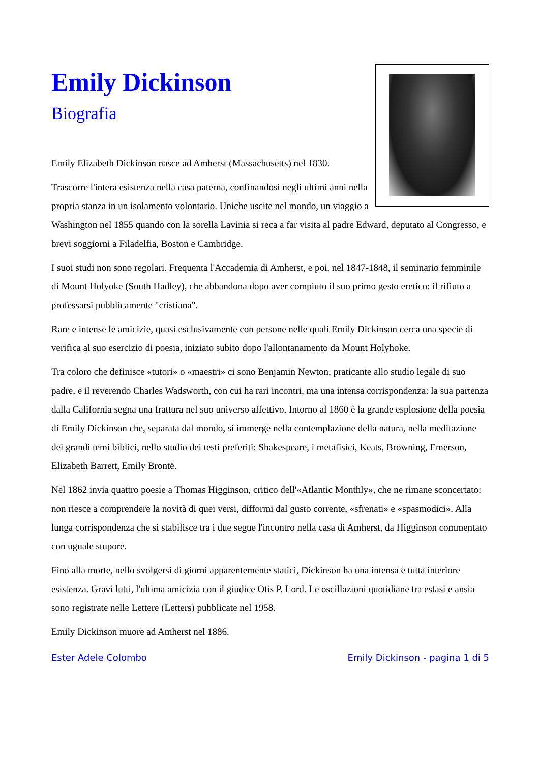Emily Dickinson
Biografia
Emily Elizabeth Dickinson nasce ad Amherst (Massachusetts) nel 1830.
Trascorre l'intera esistenza nella casa paterna, confinandosi negli ultimi anni nella propria stanza in un isolamento volontario. Uniche uscite nel mondo, un viaggio a Washington nel 1855 quando con la sorella Lavinia si reca a far visita al padre Edward, deputato al Congresso, e brevi soggiorni a Filadelfia, Boston e Cambridge.
I suoi studi non sono regolari. Frequenta l'Accademia di Amherst, e poi, nel 1847-1848, il seminario femminile di Mount Holyoke (South Hadley), che abbandona dopo aver compiuto il suo primo gesto eretico: il rifiuto a professarsi pubblicamente "cristiana".
Rare e intense le amicizie, quasi esclusivamente con persone nelle quali Emily Dickinson cerca una specie di verifica al suo esercizio di poesia, iniziato subito dopo l'allontanamento da Mount Holyhoke.
Tra coloro che definisce «tutori» o «maestri» ci sono Benjamin Newton, praticante allo studio legale di suo padre, e il reverendo Charles Wadsworth, con cui ha rari incontri, ma una intensa corrispondenza: la sua partenza dalla California segna una frattura nel suo universo affettivo. Intorno al 1860 è la grande esplosione della poesia di Emily Dickinson che, separata dal mondo, si immerge nella contemplazione della natura, nella meditazione dei grandi temi biblici, nello studio dei testi preferiti: Shakespeare, i metafisici, Keats, Browning, Emerson, Elizabeth Barrett, Emily Brontë.
Nel 1862 invia quattro poesie a Thomas Higginson, critico dell'«Atlantic Monthly», che ne rimane sconcertato: non riesce a comprendere la novità di quei versi, difformi dal gusto corrente, «sfrenati» e «spasmodici». Alla lunga corrispondenza che si stabilisce tra i due segue l'incontro nella casa di Amherst, da Higginson commentato con uguale stupore.
Fino alla morte, nello svolgersi di giorni apparentemente statici, Dickinson ha una intensa e tutta interiore esistenza. Gravi lutti, l'ultima amicizia con il giudice Otis P. Lord. Le oscillazioni quotidiane tra estasi e ansia sono registrate nelle Lettere (Letters) pubblicate nel 1958.
Emily Dickinson muore ad Amherst nel 1886.
Ester Adele Colombo Emily Dickinson - pagina 1 di 5